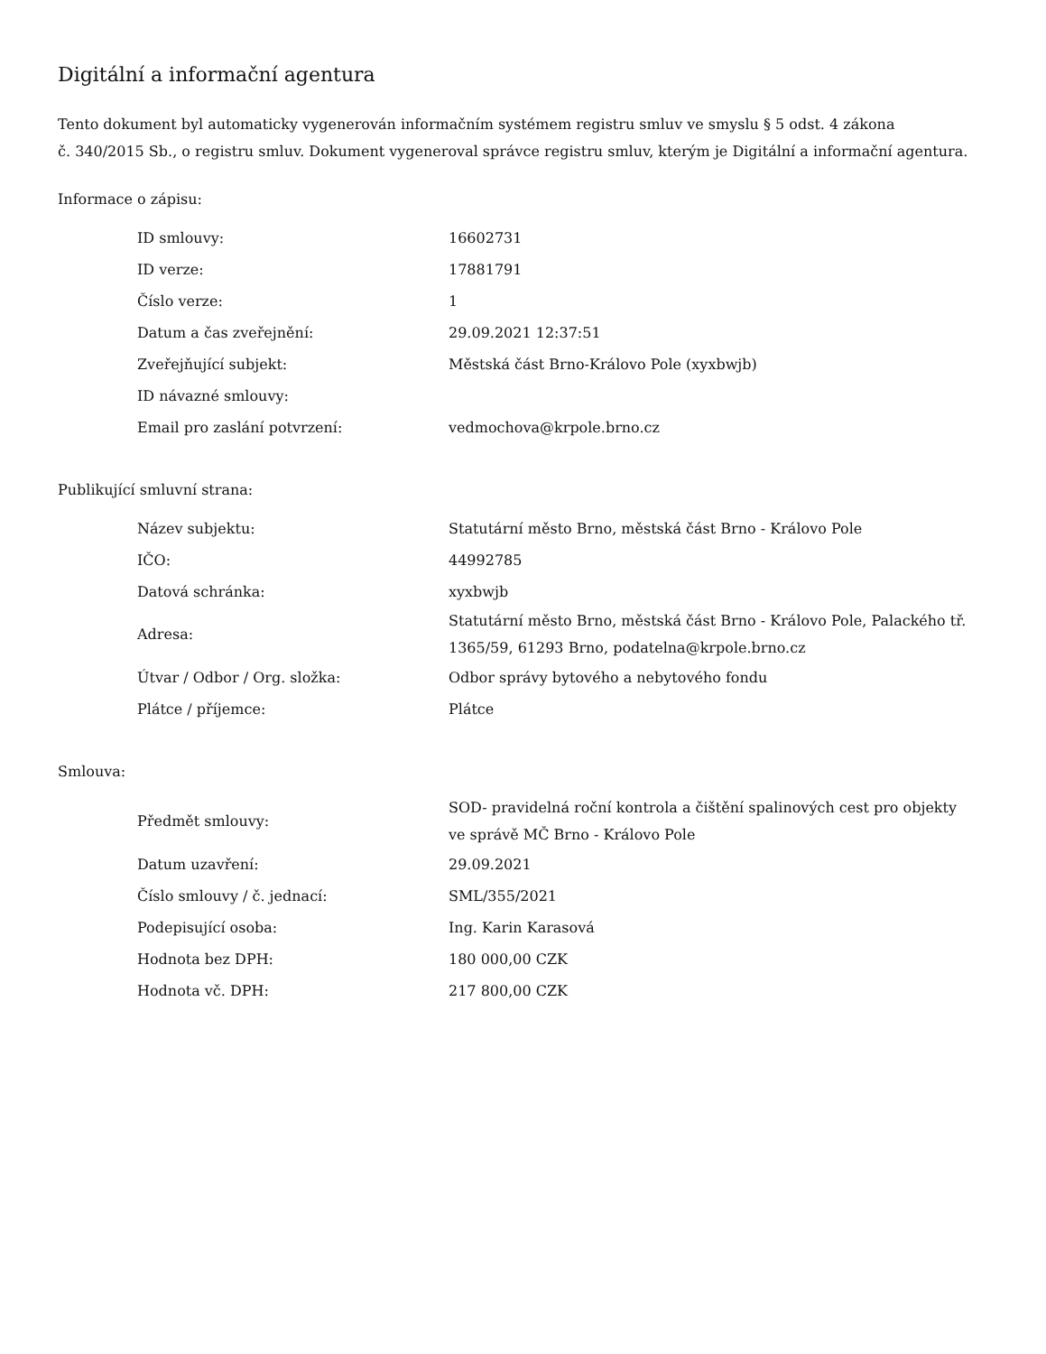Digitální a informační agentura
Tento dokument byl automaticky vygenerován informačním systémem registru smluv ve smyslu § 5 odst. 4 zákona
č. 340/2015 Sb., o registru smluv. Dokument vygeneroval správce registru smluv, kterým je Digitální a informační agentura.
Informace o zápisu:
| ID smlouvy: | 16602731 |
| ID verze: | 17881791 |
| Číslo verze: | 1 |
| Datum a čas zveřejnění: | 29.09.2021 12:37:51 |
| Zveřejňující subjekt: | Městská část Brno-Královo Pole (xyxbwjb) |
| ID návazné smlouvy: | |
| Email pro zaslání potvrzení: | vedmochova@krpole.brno.cz |
Publikující smluvní strana:
| Název subjektu: | Statutární město Brno, městská část Brno - Královo Pole |
| IČO: | 44992785 |
| Datová schránka: | xyxbwjb |
| Adresa: | Statutární město Brno, městská část Brno - Královo Pole, Palackého tř. 1365/59, 61293 Brno, podatelna@krpole.brno.cz |
| Útvar / Odbor / Org. složka: | Odbor správy bytového a nebytového fondu |
| Plátce / příjemce: | Plátce |
Smlouva:
| Předmět smlouvy: | SOD- pravidelná roční kontrola a čištění spalinových cest pro objekty ve správě MČ Brno - Královo Pole |
| Datum uzavření: | 29.09.2021 |
| Číslo smlouvy / č. jednací: | SML/355/2021 |
| Podepisující osoba: | Ing. Karin Karasová |
| Hodnota bez DPH: | 180 000,00 CZK |
| Hodnota vč. DPH: | 217 800,00 CZK |